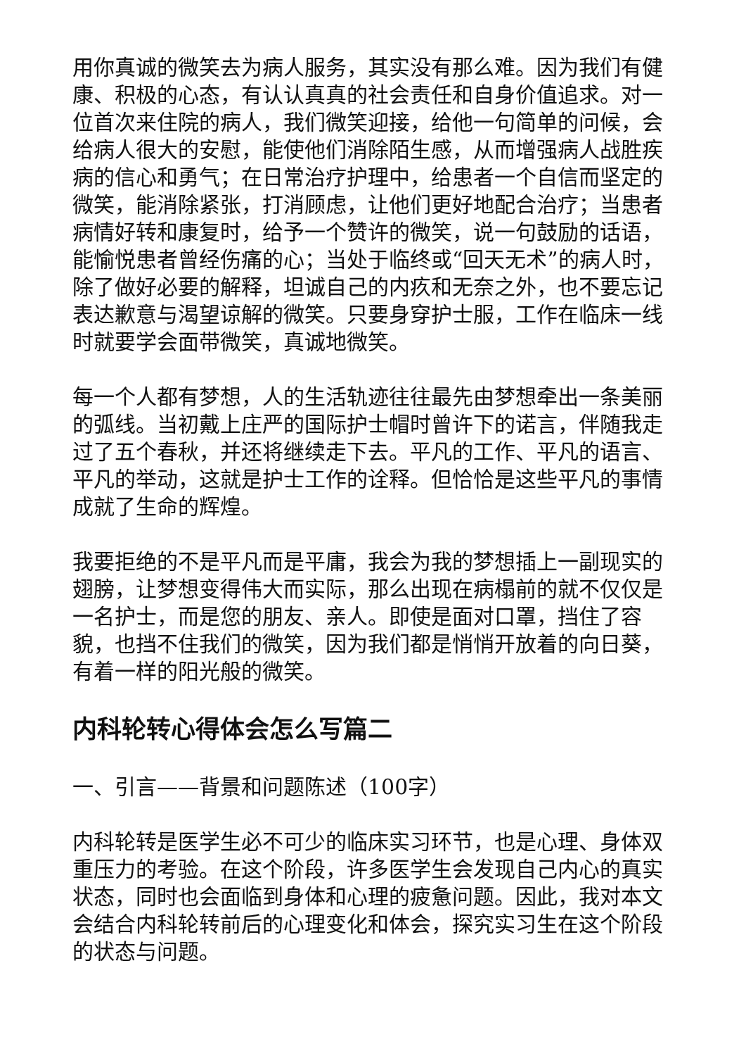用你真诚的微笑去为病人服务，其实没有那么难。因为我们有健康、积极的心态，有认认真真的社会责任和自身价值追求。对一位首次来住院的病人，我们微笑迎接，给他一句简单的问候，会给病人很大的安慰，能使他们消除陌生感，从而增强病人战胜疾病的信心和勇气；在日常治疗护理中，给患者一个自信而坚定的微笑，能消除紧张，打消顾虑，让他们更好地配合治疗；当患者病情好转和康复时，给予一个赞许的微笑，说一句鼓励的话语，能愉悦患者曾经伤痛的心；当处于临终或“回天无术”的病人时，除了做好必要的解释，坦诚自己的内疚和无奈之外，也不要忘记表达歉意与渴望谅解的微笑。只要身穿护士服，工作在临床一线时就要学会面带微笑，真诚地微笑。
每一个人都有梦想，人的生活轨迹往往最先由梦想牵出一条美丽的弧线。当初戴上庄严的国际护士帽时曾许下的诺言，伴随我走过了五个春秋，并还将继续走下去。平凡的工作、平凡的语言、平凡的举动，这就是护士工作的诠释。但恰恰是这些平凡的事情成就了生命的辉煌。
我要拒绝的不是平凡而是平庸，我会为我的梦想插上一副现实的翅膀，让梦想变得伟大而实际，那么出现在病榻前的就不仅仅是一名护士，而是您的朋友、亲人。即使是面对口罩，挡住了容貌，也挡不住我们的微笑，因为我们都是悄悄开放着的向日葵，有着一样的阳光般的微笑。
内科轮转心得体会怎么写篇二
一、引言——背景和问题陈述（100字）
内科轮转是医学生必不可少的临床实习环节，也是心理、身体双重压力的考验。在这个阶段，许多医学生会发现自己内心的真实状态，同时也会面临到身体和心理的疲惫问题。因此，我对本文会结合内科轮转前后的心理变化和体会，探究实习生在这个阶段的状态与问题。